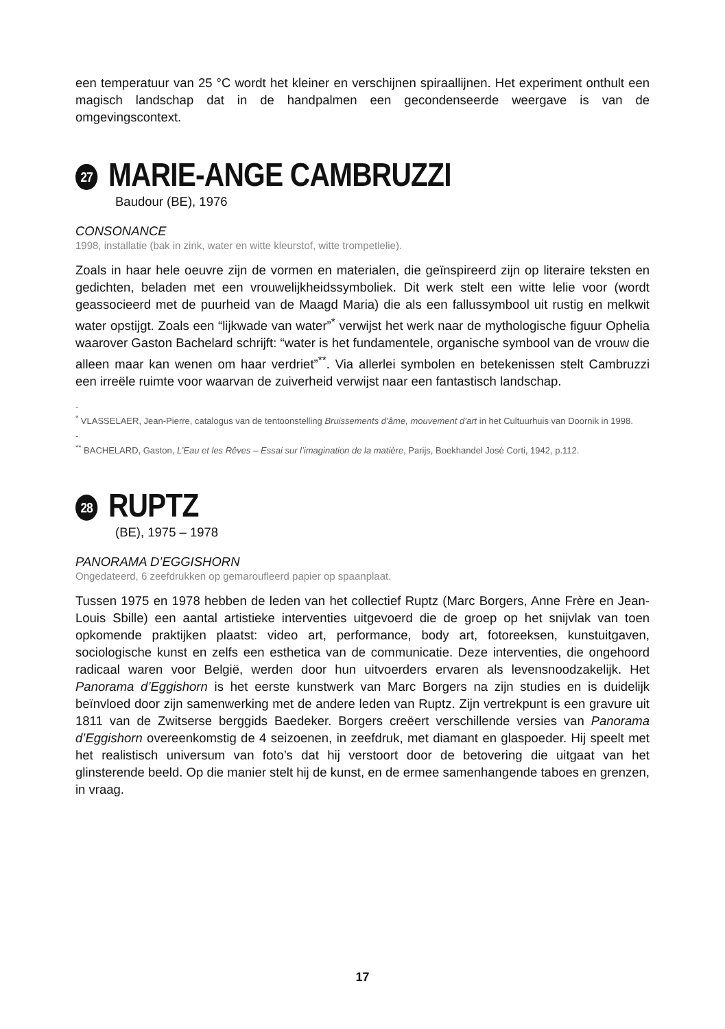een temperatuur van 25 °C wordt het kleiner en verschijnen spiraallijnen. Het experiment onthult een magisch landschap dat in de handpalmen een gecondenseerde weergave is van de omgevingscontext.
27 MARIE-ANGE CAMBRUZZI
Baudour (BE), 1976
CONSONANCE
1998, installatie (bak in zink, water en witte kleurstof, witte trompetlelie).
Zoals in haar hele oeuvre zijn de vormen en materialen, die geïnspireerd zijn op literaire teksten en gedichten, beladen met een vrouwelijkheidssymboliek. Dit werk stelt een witte lelie voor (wordt geassocieerd met de puurheid van de Maagd Maria) die als een fallussymbool uit rustig en melkwit water opstijgt. Zoals een “lijkwade van water”<sup>*</sup> verwijst het werk naar de mythologische figuur Ophelia waarover Gaston Bachelard schrijft: “water is het fundamentele, organische symbool van de vrouw die alleen maar kan wenen om haar verdriet”<sup>**</sup>. Via allerlei symbolen en betekenissen stelt Cambruzzi een irreële ruimte voor waarvan de zuiverheid verwijst naar een fantastisch landschap.
-
<sup>*</sup> VLASSELAER, Jean-Pierre, catalogus van de tentoonstelling Bruissements d’âme, mouvement d’art in het Cultuurhuis van Doornik in 1998.
-
<sup>**</sup> BACHELARD, Gaston, L’Eau et les Rêves – Essai sur l’imagination de la matière, Parijs, Boekhandel José Corti, 1942, p.112.
28 RUPTZ
(BE), 1975 – 1978
PANORAMA D’EGGISHORN
Ongedateerd, 6 zeefdrukken op gemarouflеerd papier op spaanplaat.
Tussen 1975 en 1978 hebben de leden van het collectief Ruptz (Marc Borgers, Anne Frère en Jean- Louis Sbille) een aantal artistieke interventies uitgevoerd die de groep op het snijvlak van toen opkomende praktijken plaatst: video art, performance, body art, fotoreeksen, kunstuitgaven, sociologische kunst en zelfs een esthetica van de communicatie. Deze interventies, die ongehoord radicaal waren voor België, werden door hun uitvoerders ervaren als levensnoodzakelijk. Het Panorama d’Eggishorn is het eerste kunstwerk van Marc Borgers na zijn studies en is duidelijk beïnvloed door zijn samenwerking met de andere leden van Ruptz. Zijn vertrekpunt is een gravure uit 1811 van de Zwitserse berggids Baedeker. Borgers creëert verschillende versies van Panorama d’Eggishorn overeenkomstig de 4 seizoenen, in zeefdruk, met diamant en glaspoeder. Hij speelt met het realistisch universum van foto’s dat hij verstoort door de betovering die uitgaat van het glinsterende beeld. Op die manier stelt hij de kunst, en de ermee samenhangende taboes en grenzen, in vraag.
17